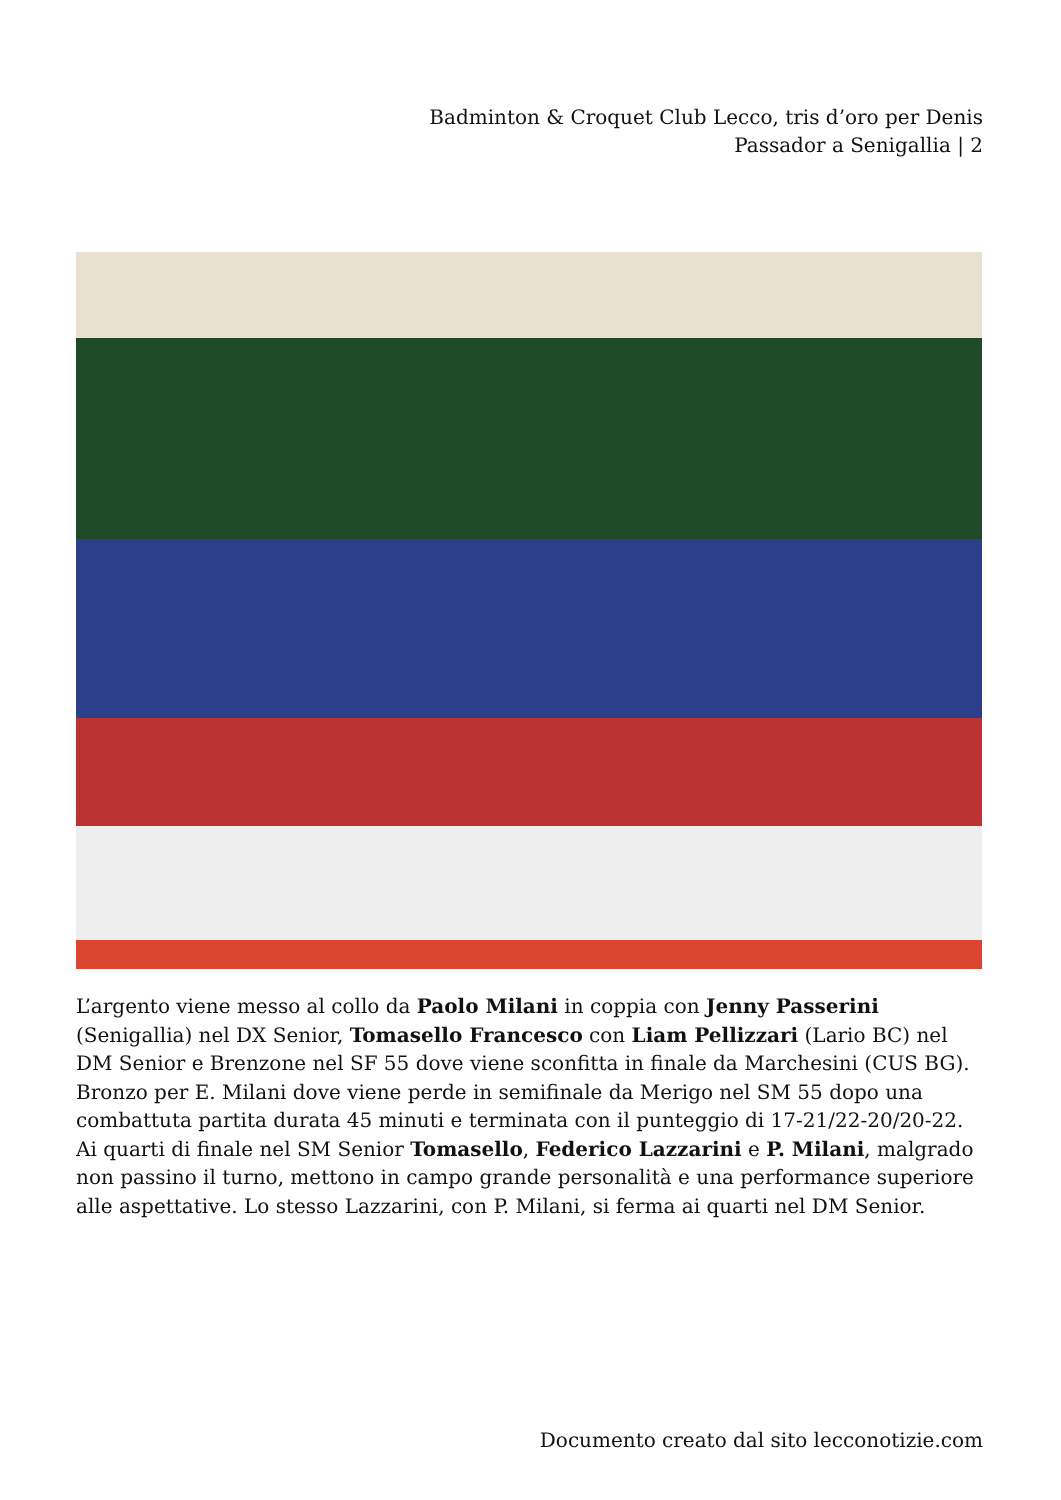Badminton & Croquet Club Lecco, tris d’oro per Denis Passador a Senigallia | 2
L’argento viene messo al collo da Paolo Milani in coppia con Jenny Passerini (Senigallia) nel DX Senior, Tomasello Francesco con Liam Pellizzari (Lario BC) nel DM Senior e Brenzone nel SF 55 dove viene sconfitta in finale da Marchesini (CUS BG). Bronzo per E. Milani dove viene perde in semifinale da Merigo nel SM 55 dopo una combattuta partita durata 45 minuti e terminata con il punteggio di 17-21/22-20/20-22. Ai quarti di finale nel SM Senior Tomasello, Federico Lazzarini e P. Milani, malgrado non passino il turno, mettono in campo grande personalità e una performance superiore alle aspettative. Lo stesso Lazzarini, con P. Milani, si ferma ai quarti nel DM Senior.
Documento creato dal sito lecconotizie.com